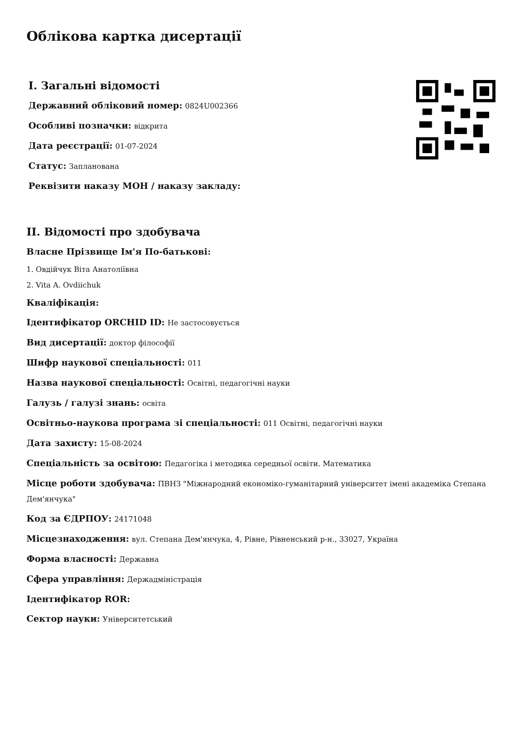Облікова картка дисертації
I. Загальні відомості
Державний обліковий номер: 0824U002366
Особливі позначки: відкрита
Дата реєстрації: 01-07-2024
Статус: Запланована
Реквізити наказу МОН / наказу закладу:
II. Відомості про здобувача
Власне Прізвище Ім'я По-батькові:
1. Овдійчук Віта Анатоліївна
2. Vita A. Ovdiichuk
Кваліфікація:
Ідентифікатор ORCHID ID: Не застосовується
Вид дисертації: доктор філософії
Шифр наукової спеціальності: 011
Назва наукової спеціальності: Освітні, педагогічні науки
Галузь / галузі знань: освіта
Освітньо-наукова програма зі спеціальності: 011 Освітні, педагогічні науки
Дата захисту: 15-08-2024
Спеціальність за освітою: Педагогіка і методика середньої освіти. Математика
Місце роботи здобувача: ПВНЗ "Міжнародний економіко-гуманітарний університет імені академіка Степана Дем'янчука"
Код за ЄДРПОУ: 24171048
Місцезнаходження: вул. Степана Дем'янчука, 4, Рівне, Рівненський р-н., 33027, Україна
Форма власності: Державна
Сфера управління: Держадміністрація
Ідентифікатор ROR:
Сектор науки: Університетський